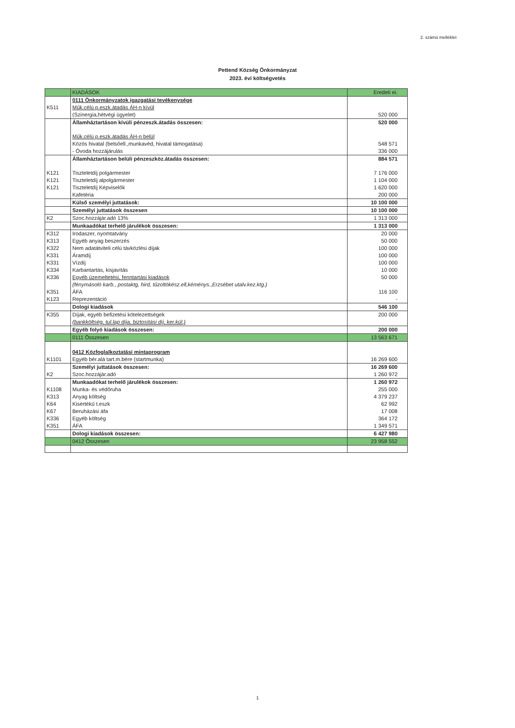2. számú melléklet
Pettend Község Önkormányzat
2023. évi költségvetés
| | KIADÁSOK | Eredeti ei. |
| | 0111 Önkormányzatok igazgatási tevékenysége | |
| K511 | Műk.célú p.eszk.átadás ÁH-n kívül | |
| | (Szinergia,hétvégi ügyelet) | 520 000 |
| | Államháztartáson kívüli pénzeszk.átadás összesen: | 520 000 |
| | Műk.célú p.eszk.átadás ÁH-n belül | |
| | Közös hivatal (belsőell.,munkavéd, hivatal támogatása) | 548 571 |
| | - Óvoda hozzájárulás | 336 000 |
| | Államháztartáson belüli pénzeszköz.átadás összesen: | 884 571 |
| K121 | Tiszteletdíj polgármester | 7 176 000 |
| K121 | Tiszteletdíj alpolgármester | 1 104 000 |
| K121 | Tiszteletdíj Képviselők | 1 620 000 |
| | Kafetéria | 200 000 |
| | Külső személyi juttatások: | 10 100 000 |
| | Személyi juttatások összesen | 10 100 000 |
| K2 | Szoc.hozzájár.adó 13% | 1 313 000 |
| | Munkaadókat terhelő járulékok összesen: | 1 313 000 |
| K312 | Irodaszer, nyomtatvány | 20 000 |
| K313 | Egyéb anyag beszerzés | 50 000 |
| K322 | Nem adatátviteli célú távközlési díjak | 100 000 |
| K331 | Áramdíj | 100 000 |
| K331 | Vízdíj | 100 000 |
| K334 | Karbantartás, kisjavítás | 10 000 |
| K336 | Egyéb üzemeltetési, fenntartási kiadások | 50 000 |
| | (fénymásoló karb., postaktg, hird, tűzoltókész.ell,kéménys.,Erzsébet utalv.kez.ktg.) | |
| K351 | ÁFA | 116 100 |
| K123 | Reprezentáció | - |
| | Dologi kiadások | 546 100 |
| K355 | Díjak, egyéb befizetési kötelezettségek | 200 000 |
| | (bankköltség, tul.lap díja, biztosítási díj, ker.kül.) | |
| | Egyéb folyó kiadások összesen: | 200 000 |
| | 0111 Összesen | 13 563 671 |
| | 0412 Közfoglalkoztatási mintaprogram | |
| K1101 | Egyéb bér.alá tart.m.bére (startmunka) | 16 269 600 |
| | Személyi juttatások összesen: | 16 269 600 |
| K2 | Szoc.hozzájár.adó | 1 260 972 |
| | Munkaadókat terhelő járulékok összesen: | 1 260 972 |
| K1108 | Munka- és védőruha | 255 000 |
| K313 | Anyag költség | 4 379 237 |
| K64 | Kisértékű t.eszk | 62 992 |
| K67 | Beruházási áfa | 17 008 |
| K336 | Egyéb költség | 364 172 |
| K351 | ÁFA | 1 349 571 |
| | Dologi kiadások összesen: | 6 427 980 |
| | 0412 Összesen | 23 958 552 |
1